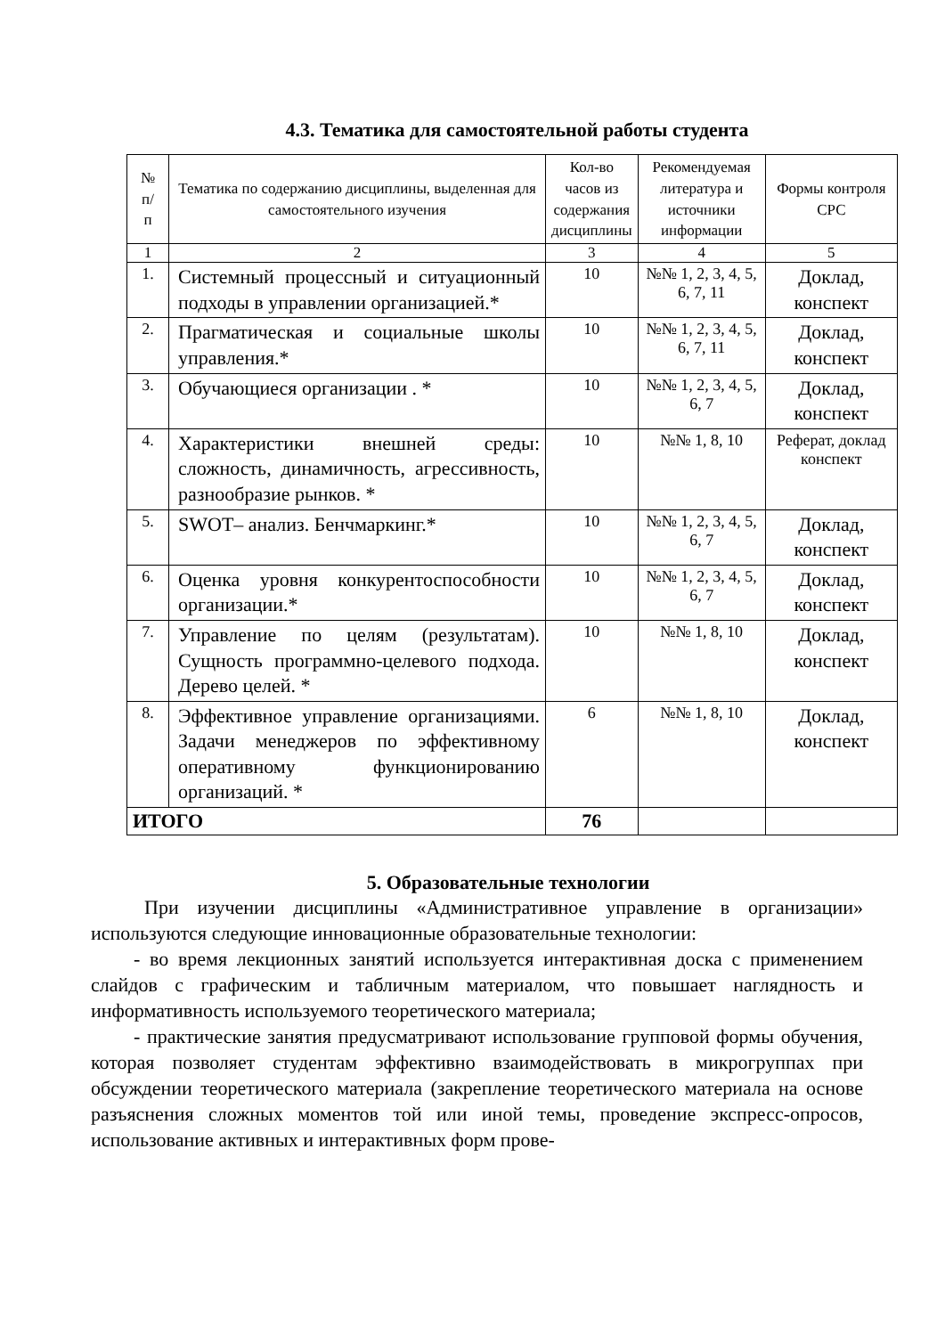4.3. Тематика для самостоятельной работы студента
| № п/ п | Тематика по содержанию дисциплины, выделенная для самостоятельного изучения | Кол-во часов из содержания дисциплины | Рекомендуемая литература и источники информации | Формы контроля СРС |
| --- | --- | --- | --- | --- |
| 1 | 2 | 3 | 4 | 5 |
| 1. | Системный процессный и ситуационный подходы в управлении организацией.* | 10 | №№ 1, 2, 3, 4, 5, 6, 7, 11 | Доклад, конспект |
| 2. | Прагматическая и социальные школы управления.* | 10 | №№ 1, 2, 3, 4, 5, 6, 7, 11 | Доклад, конспект |
| 3. | Обучающиеся организации . * | 10 | №№ 1, 2, 3, 4, 5, 6, 7 | Доклад, конспект |
| 4. | Характеристики внешней среды: сложность, динамичность, агрессивность, разнообразие рынков. * | 10 | №№ 1, 8, 10 | Реферат, доклад конспект |
| 5. | SWOT– анализ. Бенчмаркинг.* | 10 | №№ 1, 2, 3, 4, 5, 6, 7 | Доклад, конспект |
| 6. | Оценка уровня конкурентоспособности организации.* | 10 | №№ 1, 2, 3, 4, 5, 6, 7 | Доклад, конспект |
| 7. | Управление по целям (результатам). Сущность программно-целевого подхода. Дерево целей. * | 10 | №№ 1, 8, 10 | Доклад, конспект |
| 8. | Эффективное управление организациями. Задачи менеджеров по эффективному оперативному функционированию организаций. * | 6 | №№ 1, 8, 10 | Доклад, конспект |
| ИТОГО | | 76 | | |
5. Образовательные технологии
При изучении дисциплины «Административное управление в организации» используются следующие инновационные образовательные технологии:
- во время лекционных занятий используется интерактивная доска с применением слайдов с графическим и табличным материалом, что повышает наглядность и информативность используемого теоретического материала;
- практические занятия предусматривают использование групповой формы обучения, которая позволяет студентам эффективно взаимодействовать в микрогруппах при обсуждении теоретического материала (закрепление теоретического материала на основе разъяснения сложных моментов той или иной темы, проведение экспресс-опросов, использование активных и интерактивных форм прове-